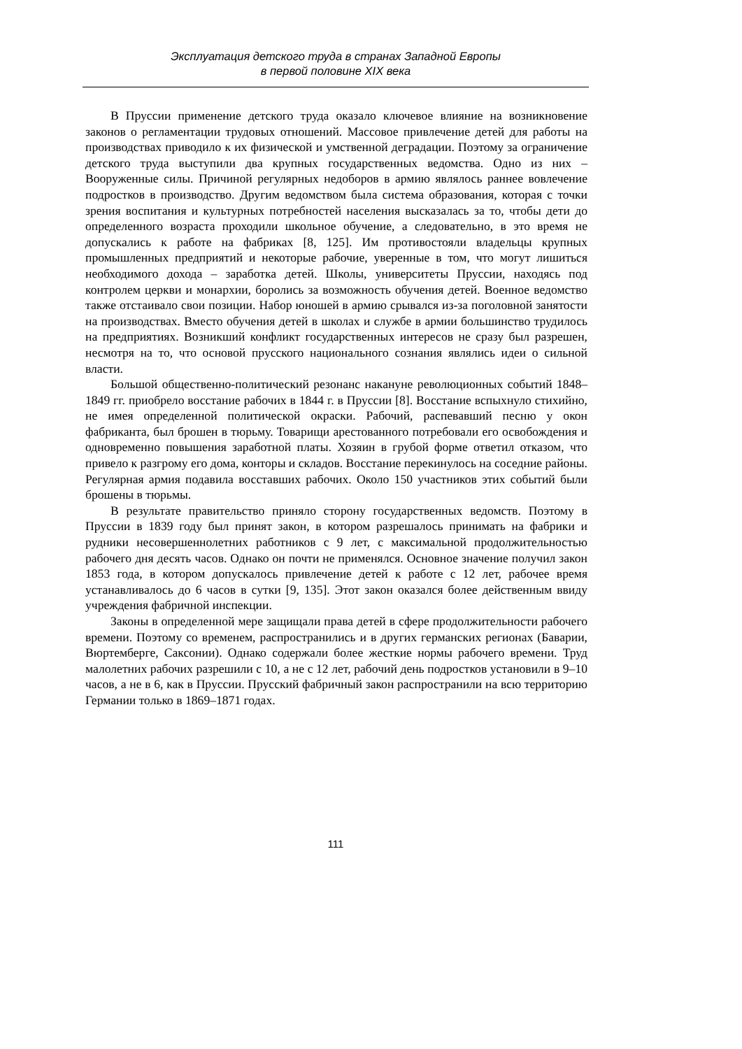Эксплуатация детского труда в странах Западной Европы
в первой половине XIX века
В Пруссии применение детского труда оказало ключевое влияние на возникновение законов о регламентации трудовых отношений. Массовое привлечение детей для работы на производствах приводило к их физической и умственной деградации. Поэтому за ограничение детского труда выступили два крупных государственных ведомства. Одно из них – Вооруженные силы. Причиной регулярных недоборов в армию являлось раннее вовлечение подростков в производство. Другим ведомством была система образования, которая с точки зрения воспитания и культурных потребностей населения высказалась за то, чтобы дети до определенного возраста проходили школьное обучение, а следовательно, в это время не допускались к работе на фабриках [8, 125]. Им противостояли владельцы крупных промышленных предприятий и некоторые рабочие, уверенные в том, что могут лишиться необходимого дохода – заработка детей. Школы, университеты Пруссии, находясь под контролем церкви и монархии, боролись за возможность обучения детей. Военное ведомство также отстаивало свои позиции. Набор юношей в армию срывался из-за поголовной занятости на производствах. Вместо обучения детей в школах и службе в армии большинство трудилось на предприятиях. Возникший конфликт государственных интересов не сразу был разрешен, несмотря на то, что основой прусского национального сознания являлись идеи о сильной власти.
Большой общественно-политический резонанс накануне революционных событий 1848–1849 гг. приобрело восстание рабочих в 1844 г. в Пруссии [8]. Восстание вспыхнуло стихийно, не имея определенной политической окраски. Рабочий, распевавший песню у окон фабриканта, был брошен в тюрьму. Товарищи арестованного потребовали его освобождения и одновременно повышения заработной платы. Хозяин в грубой форме ответил отказом, что привело к разгрому его дома, конторы и складов. Восстание перекинулось на соседние районы. Регулярная армия подавила восставших рабочих. Около 150 участников этих событий были брошены в тюрьмы.
В результате правительство приняло сторону государственных ведомств. Поэтому в Пруссии в 1839 году был принят закон, в котором разрешалось принимать на фабрики и рудники несовершеннолетних работников с 9 лет, с максимальной продолжительностью рабочего дня десять часов. Однако он почти не применялся. Основное значение получил закон 1853 года, в котором допускалось привлечение детей к работе с 12 лет, рабочее время устанавливалось до 6 часов в сутки [9, 135]. Этот закон оказался более действенным ввиду учреждения фабричной инспекции.
Законы в определенной мере защищали права детей в сфере продолжительности рабочего времени. Поэтому со временем, распространились и в других германских регионах (Баварии, Вюртемберге, Саксонии). Однако содержали более жесткие нормы рабочего времени. Труд малолетних рабочих разрешили с 10, а не с 12 лет, рабочий день подростков установили в 9–10 часов, а не в 6, как в Пруссии. Прусский фабричный закон распространили на всю территорию Германии только в 1869–1871 годах.
111